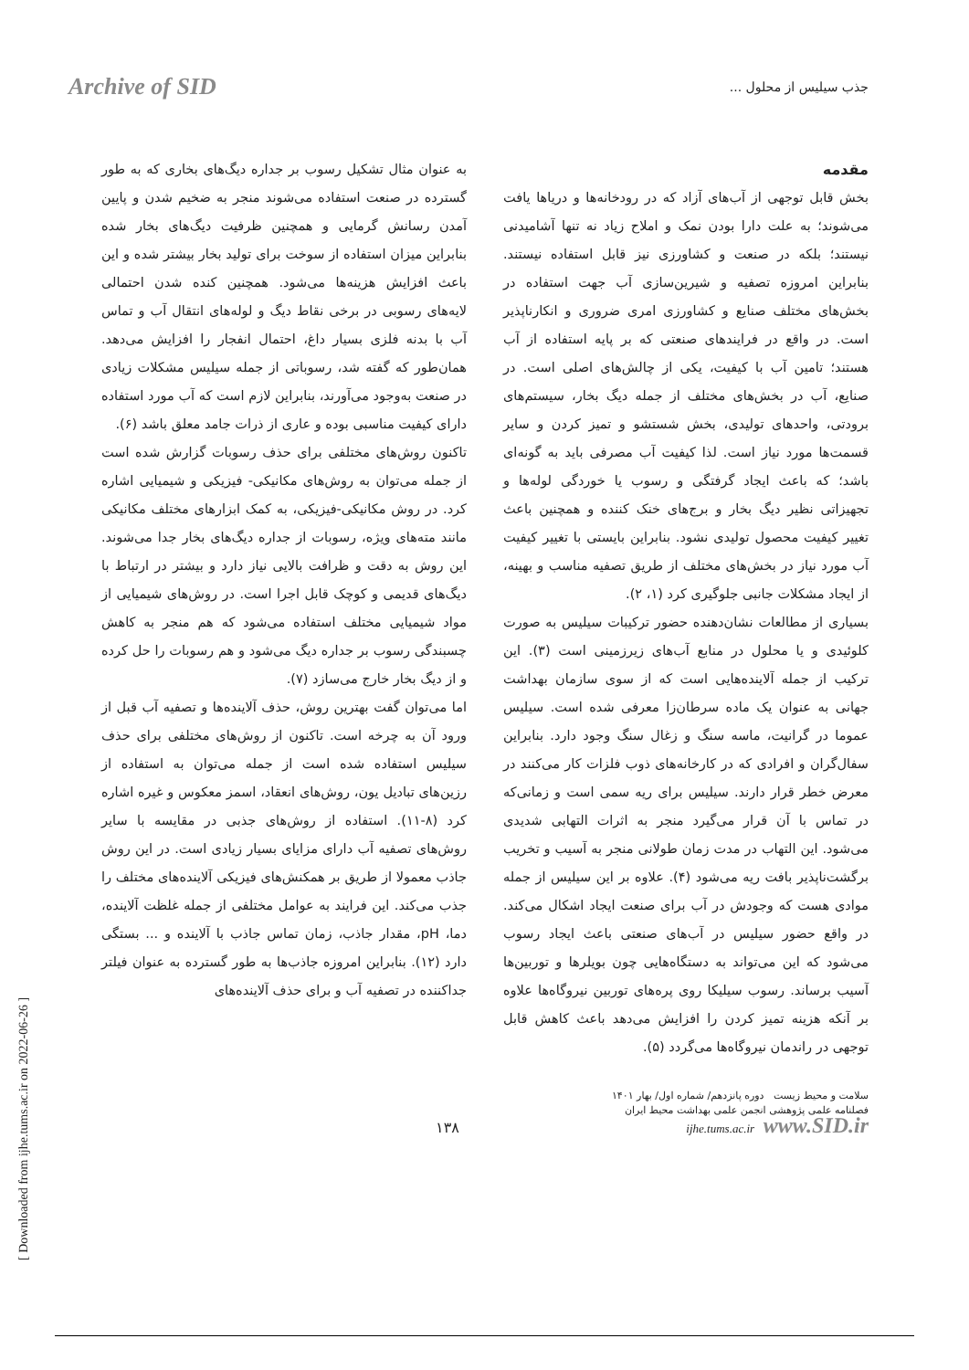Archive of SID
جذب سیلیس از محلول ...
مقدمه
بخش قابل توجهی از آب‌های آزاد که در رودخانه‌ها و دریاها یافت می‌شوند؛ به علت دارا بودن نمک و املاح زیاد نه تنها آشامیدنی نیستند؛ بلکه در صنعت و کشاورزی نیز قابل استفاده نیستند. بنابراین امروزه تصفیه و شیرین‌سازی آب جهت استفاده در بخش‌های مختلف صنایع و کشاورزی امری ضروری و انکارناپذیر است. در واقع در فرایندهای صنعتی که بر پایه استفاده از آب هستند؛ تامین آب با کیفیت، یکی از چالش‌های اصلی است. در صنایع، آب در بخش‌های مختلف از جمله دیگ بخار، سیستم‌های برودتی، واحدهای تولیدی، بخش شستشو و تمیز کردن و سایر قسمت‌ها مورد نیاز است. لذا کیفیت آب مصرفی باید به گونه‌ای باشد؛ که باعث ایجاد گرفتگی و رسوب یا خوردگی لوله‌ها و تجهیزاتی نظیر دیگ بخار و برج‌های خنک کننده و همچنین باعث تغییر کیفیت محصول تولیدی نشود. بنابراین بایستی با تغییر کیفیت آب مورد نیاز در بخش‌های مختلف از طریق تصفیه مناسب و بهینه، از ایجاد مشکلات جانبی جلوگیری کرد (۱، ۲).
بسیاری از مطالعات نشان‌دهنده حضور ترکیبات سیلیس به صورت کلوئیدی و یا محلول در منابع آب‌های زیرزمینی است (۳). این ترکیب از جمله آلاینده‌هایی است که از سوی سازمان بهداشت جهانی به عنوان یک ماده سرطان‌زا معرفی شده است. سیلیس عموما در گرانیت، ماسه سنگ و زغال سنگ وجود دارد. بنابراین سفال‌گران و افرادی که در کارخانه‌های ذوب فلزات کار می‌کنند در معرض خطر قرار دارند. سیلیس برای ریه سمی است و زمانی‌که در تماس با آن قرار می‌گیرد منجر به اثرات التهابی شدیدی می‌شود. این التهاب در مدت زمان طولانی منجر به آسیب و تخریب برگشت‌ناپذیر بافت ریه می‌شود (۴). علاوه بر این سیلیس از جمله موادی هست که وجودش در آب برای صنعت ایجاد اشکال می‌کند. در واقع حضور سیلیس در آب‌های صنعتی باعث ایجاد رسوب می‌شود که این می‌تواند به دستگاه‌هایی چون بویلرها و توربین‌ها آسیب برساند. رسوب سیلیکا روی پره‌های توربین نیروگاه‌ها علاوه بر آنکه هزینه تمیز کردن را افزایش می‌دهد باعث کاهش قابل توجهی در راندمان نیروگاه‌ها می‌گردد (۵).
به عنوان مثال تشکیل رسوب بر جداره دیگ‌های بخاری که به طور گسترده در صنعت استفاده می‌شوند منجر به ضخیم شدن و پایین آمدن رسانش گرمایی و همچنین ظرفیت دیگ‌های بخار شده بنابراین میزان استفاده از سوخت برای تولید بخار بیشتر شده و این باعث افزایش هزینه‌ها می‌شود. همچنین کنده شدن احتمالی لایه‌های رسوبی در برخی نقاط دیگ و لوله‌های انتقال آب و تماس آب با بدنه فلزی بسیار داغ، احتمال انفجار را افزایش می‌دهد. همان‌طور که گفته شد، رسوباتی از جمله سیلیس مشکلات زیادی در صنعت به‌وجود می‌آورند، بنابراین لازم است که آب مورد استفاده دارای کیفیت مناسبی بوده و عاری از ذرات جامد معلق باشد (۶).
تاکنون روش‌های مختلفی برای حذف رسوبات گزارش شده است از جمله می‌توان به روش‌های مکانیکی- فیزیکی و شیمیایی اشاره کرد. در روش مکانیکی-فیزیکی، به کمک ابزارهای مختلف مکانیکی مانند مته‌های ویژه، رسوبات از جداره دیگ‌های بخار جدا می‌شوند. این روش به دقت و ظرافت بالایی نیاز دارد و بیشتر در ارتباط با دیگ‌های قدیمی و کوچک قابل اجرا است. در روش‌های شیمیایی از مواد شیمیایی مختلف استفاده می‌شود که هم منجر به کاهش چسبندگی رسوب بر جداره دیگ می‌شود و هم رسوبات را حل کرده و از دیگ بخار خارج می‌سازد (۷).
اما می‌توان گفت بهترین روش، حذف آلاینده‌ها و تصفیه آب قبل از ورود آن به چرخه است. تاکنون از روش‌های مختلفی برای حذف سیلیس استفاده شده است از جمله می‌توان به استفاده از رزین‌های تبادیل یون، روش‌های انعقاد، اسمز معکوس و غیره اشاره کرد (۸-۱۱). استفاده از روش‌های جذبی در مقایسه با سایر روش‌های تصفیه آب دارای مزایای بسیار زیادی است. در این روش جاذب معمولا از طریق بر همکنش‌های فیزیکی آلاینده‌های مختلف را جذب می‌کند. این فرایند به عوامل مختلفی از جمله غلظت آلاینده، دما، pH، مقدار جاذب، زمان تماس جاذب با آلاینده و ... بستگی دارد (۱۲). بنابراین امروزه جاذب‌ها به طور گسترده به عنوان فیلتر جداکننده در تصفیه آب و برای حذف آلاینده‌های
۱۳۸
سلامت و محیط زیست دوره پانزدهم/ شماره اول/ بهار ۱۴۰۱
فصلنامه علمی پژوهشی انجمن علمی بهداشت محیط ایران
ijhe.tums.ac.ir www.SID.ir
[ Downloaded from ijhe.tums.ac.ir on 2022-06-26 ]